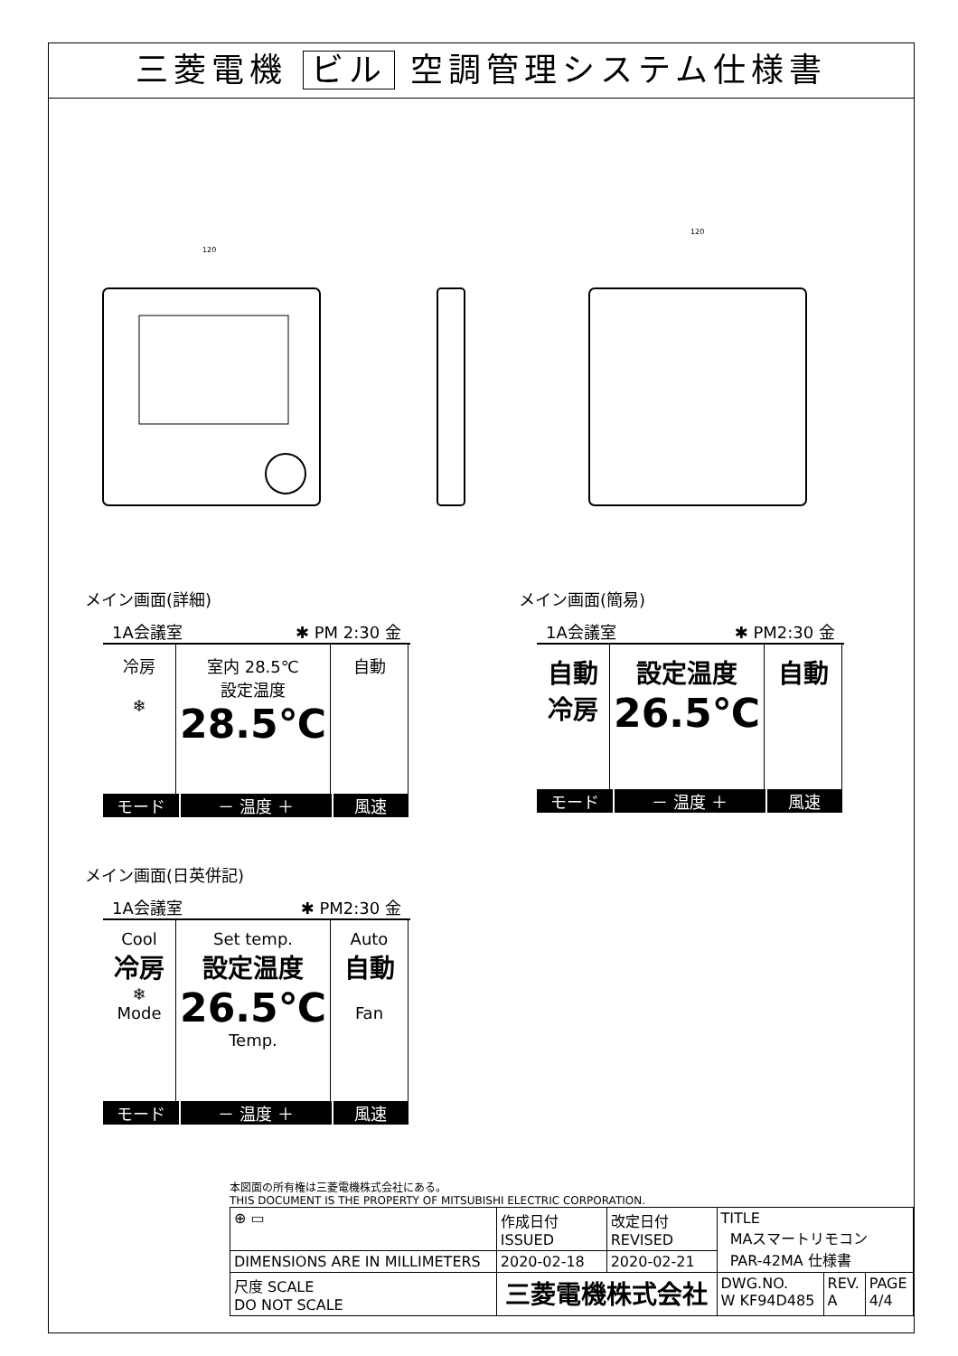三菱電機 ビル 空調管理システム仕様書
120
120
メイン画面(詳細)
1A会議室 ✱ PM 2:30 金
冷房
❄
室内 28.5℃
設定温度
28.5℃
自動
モード － 温度 ＋ 風速
メイン画面(日英併記)
1A会議室 ✱ PM2:30 金
Cool
冷房
❄
Mode
Set temp.
設定温度
26.5℃
Temp.
Auto
自動
Fan
モード － 温度 ＋ 風速
メイン画面(簡易)
1A会議室 ✱ PM2:30 金
自動
冷房
設定温度
26.5℃
自動
モード － 温度 ＋ 風速
本図面の所有権は三菱電機株式会社にある。
THIS DOCUMENT IS THE PROPERTY OF MITSUBISHI ELECTRIC CORPORATION.
| ⊕ ▭ | 作成日付 ISSUED | 改定日付 REVISED | TITLE MAスマートリモコン PAR-42MA 仕様書 | | |
| DIMENSIONS ARE IN MILLIMETERS | 2020-02-18 | 2020-02-21 | | | |
| 尺度 SCALE DO NOT SCALE | 三菱電機株式会社 | | DWG.NO. W KF94D485 | REV. A | PAGE 4/4 |